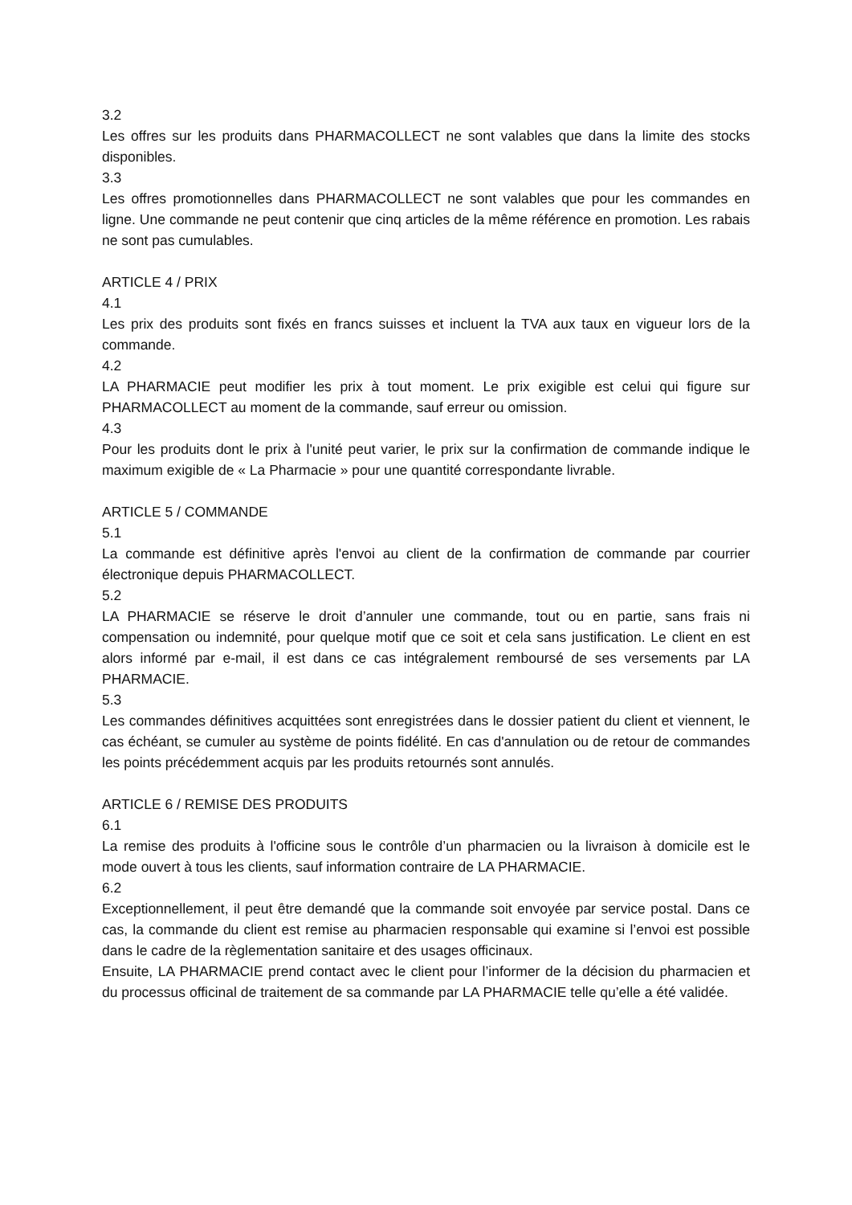3.2
Les offres sur les produits dans PHARMACOLLECT ne sont valables que dans la limite des stocks disponibles.
3.3
Les offres promotionnelles dans PHARMACOLLECT ne sont valables que pour les commandes en ligne. Une commande ne peut contenir que cinq articles de la même référence en promotion. Les rabais ne sont pas cumulables.
ARTICLE 4 / PRIX
4.1
Les prix des produits sont fixés en francs suisses et incluent la TVA aux taux en vigueur lors de la commande.
4.2
LA PHARMACIE peut modifier les prix à tout moment. Le prix exigible est celui qui figure sur PHARMACOLLECT au moment de la commande, sauf erreur ou omission.
4.3
Pour les produits dont le prix à l'unité peut varier, le prix sur la confirmation de commande indique le maximum exigible de « La Pharmacie » pour une quantité correspondante livrable.
ARTICLE 5 / COMMANDE
5.1
La commande est définitive après l'envoi au client de la confirmation de commande par courrier électronique depuis PHARMACOLLECT.
5.2
LA PHARMACIE se réserve le droit d’annuler une commande, tout ou en partie, sans frais ni compensation ou indemnité, pour quelque motif que ce soit et cela sans justification. Le client en est alors informé par e-mail, il est dans ce cas intégralement remboursé de ses versements par LA PHARMACIE.
5.3
Les commandes définitives acquittées sont enregistrées dans le dossier patient du client et viennent, le cas échéant, se cumuler au système de points fidélité. En cas d'annulation ou de retour de commandes les points précédemment acquis par les produits retournés sont annulés.
ARTICLE 6 / REMISE DES PRODUITS
6.1
La remise des produits à l'officine sous le contrôle d’un pharmacien ou la livraison à domicile est le mode ouvert à tous les clients, sauf information contraire de LA PHARMACIE.
6.2
Exceptionnellement, il peut être demandé que la commande soit envoyée par service postal. Dans ce cas, la commande du client est remise au pharmacien responsable qui examine si l’envoi est possible dans le cadre de la règlementation sanitaire et des usages officinaux.
Ensuite, LA PHARMACIE prend contact avec le client pour l’informer de la décision du pharmacien et du processus officinal de traitement de sa commande par LA PHARMACIE telle qu’elle a été validée.